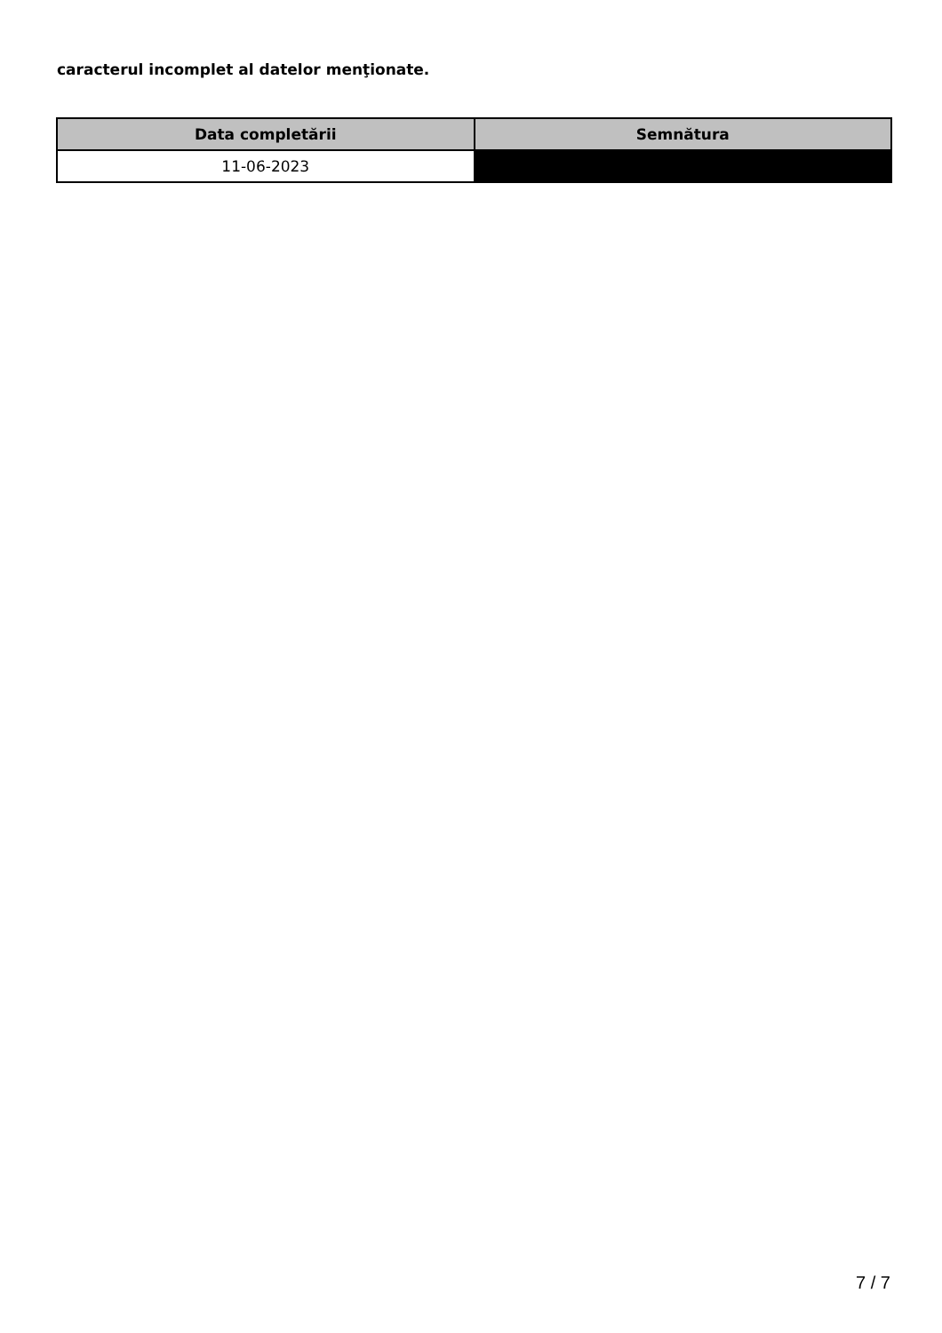caracterul incomplet al datelor menţionate.
| Data completării | Semnătura |
| --- | --- |
| 11-06-2023 | |
7 / 7